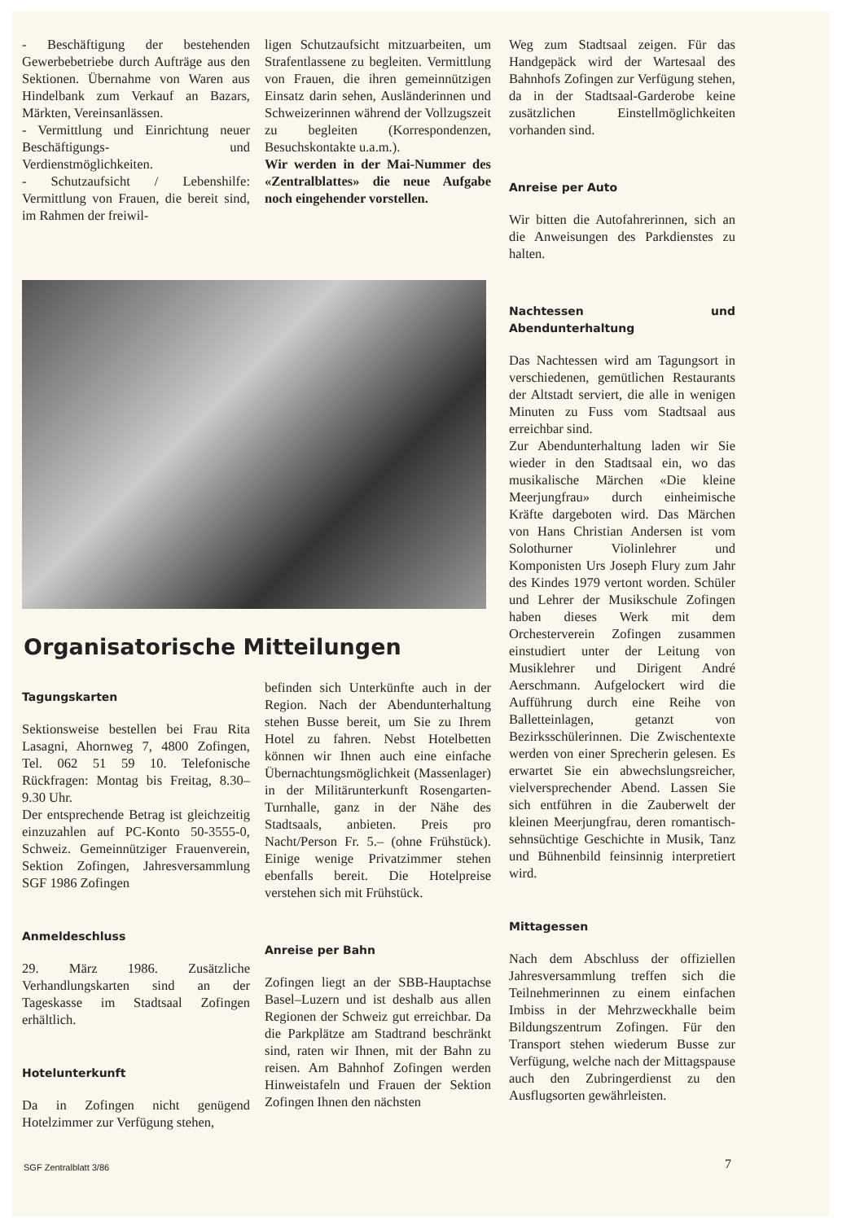- Beschäftigung der bestehenden Gewerbebetriebe durch Aufträge aus den Sektionen. Übernahme von Waren aus Hindelbank zum Verkauf an Bazars, Märkten, Vereinsanlässen.
- Vermittlung und Einrichtung neuer Beschäftigungs- und Verdienstmöglichkeiten.
- Schutzaufsicht / Lebenshilfe: Vermittlung von Frauen, die bereit sind, im Rahmen der freiwil-
ligen Schutzaufsicht mitzuarbeiten, um Strafentlassene zu begleiten. Vermittlung von Frauen, die ihren gemeinnützigen Einsatz darin sehen, Ausländerinnen und Schweizerinnen während der Vollzugszeit zu begleiten (Korrespondenzen, Besuchskontakte u.a.m.).
Wir werden in der Mai-Nummer des «Zentralblattes» die neue Aufgabe noch eingehender vorstellen.
Organisatorische Mitteilungen
Tagungskarten
Sektionsweise bestellen bei Frau Rita Lasagni, Ahornweg 7, 4800 Zofingen, Tel. 062 51 59 10. Telefonische Rückfragen: Montag bis Freitag, 8.30–9.30 Uhr.
Der entsprechende Betrag ist gleichzeitig einzuzahlen auf PC-Konto 50-3555-0, Schweiz. Gemeinnütziger Frauenverein, Sektion Zofingen, Jahresversammlung SGF 1986 Zofingen
Anmeldeschluss
29. März 1986. Zusätzliche Verhandlungskarten sind an der Tageskasse im Stadtsaal Zofingen erhältlich.
Hotelunterkunft
Da in Zofingen nicht genügend Hotelzimmer zur Verfügung stehen,
befinden sich Unterkünfte auch in der Region. Nach der Abendunterhaltung stehen Busse bereit, um Sie zu Ihrem Hotel zu fahren. Nebst Hotelbetten können wir Ihnen auch eine einfache Übernachtungsmöglichkeit (Massenlager) in der Militärunterkunft Rosengarten-Turnhalle, ganz in der Nähe des Stadtsaals, anbieten. Preis pro Nacht/Person Fr. 5.– (ohne Frühstück). Einige wenige Privatzimmer stehen ebenfalls bereit. Die Hotelpreise verstehen sich mit Frühstück.
Anreise per Bahn
Zofingen liegt an der SBB-Hauptachse Basel–Luzern und ist deshalb aus allen Regionen der Schweiz gut erreichbar. Da die Parkplätze am Stadtrand beschränkt sind, raten wir Ihnen, mit der Bahn zu reisen. Am Bahnhof Zofingen werden Hinweistafeln und Frauen der Sektion Zofingen Ihnen den nächsten
Weg zum Stadtsaal zeigen. Für das Handgepäck wird der Wartesaal des Bahnhofs Zofingen zur Verfügung stehen, da in der Stadtsaal-Garderobe keine zusätzlichen Einstellmöglichkeiten vorhanden sind.
Anreise per Auto
Wir bitten die Autofahrerinnen, sich an die Anweisungen des Parkdienstes zu halten.
Nachtessen und Abendunterhaltung
Das Nachtessen wird am Tagungsort in verschiedenen, gemütlichen Restaurants der Altstadt serviert, die alle in wenigen Minuten zu Fuss vom Stadtsaal aus erreichbar sind.
Zur Abendunterhaltung laden wir Sie wieder in den Stadtsaal ein, wo das musikalische Märchen «Die kleine Meerjungfrau» durch einheimische Kräfte dargeboten wird. Das Märchen von Hans Christian Andersen ist vom Solothurner Violinlehrer und Komponisten Urs Joseph Flury zum Jahr des Kindes 1979 vertont worden. Schüler und Lehrer der Musikschule Zofingen haben dieses Werk mit dem Orchesterverein Zofingen zusammen einstudiert unter der Leitung von Musiklehrer und Dirigent André Aerschmann. Aufgelockert wird die Aufführung durch eine Reihe von Balletteinlagen, getanzt von Bezirksschülerinnen. Die Zwischentexte werden von einer Sprecherin gelesen. Es erwartet Sie ein abwechslungsreicher, vielversprechender Abend. Lassen Sie sich entführen in die Zauberwelt der kleinen Meerjungfrau, deren romantisch-sehnsüchtige Geschichte in Musik, Tanz und Bühnenbild feinsinnig interpretiert wird.
Mittagessen
Nach dem Abschluss der offiziellen Jahresversammlung treffen sich die Teilnehmerinnen zu einem einfachen Imbiss in der Mehrzweckhalle beim Bildungszentrum Zofingen. Für den Transport stehen wiederum Busse zur Verfügung, welche nach der Mittagspause auch den Zubringerdienst zu den Ausflugsorten gewährleisten.
SGF Zentralblatt 3/86 7